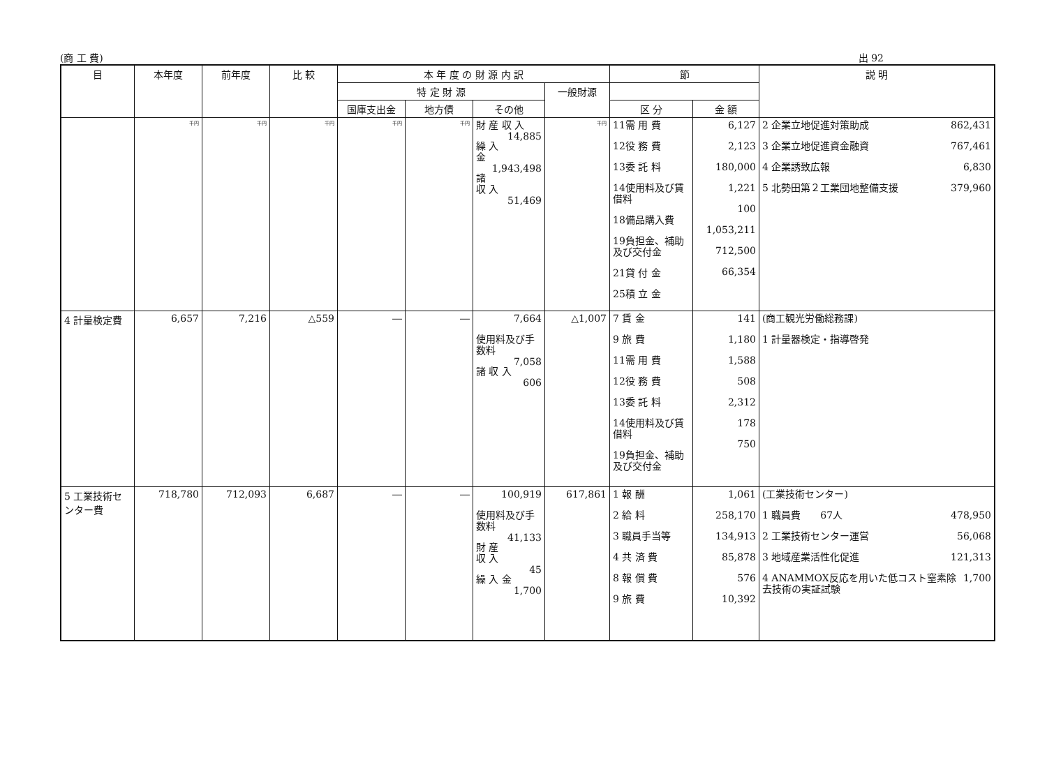(商 工 費) 出 92
| 目 | 本年度 | 前年度 | 比 較 | 本 年 度 の 財 源 内 訳 | | | | 節 | | 説 明 |
| --- | --- | --- | --- | --- | --- | --- | --- | --- | --- | --- |
| | | | | 特 定 財 源 | | | 一般財源 | | | |
| | | | | 国庫支出金 | 地方債 | その他 | | 区 分 | 金 額 | |
| | 千円 | 千円 | 千円 | 千円 | 千円 | 財 産 収 入 14,885 繰 入 金 1,943,498 諸 収 入 51,469 | 千円 | 11需 用 費 12役 務 費 13委 託 料 14使用料及び賃借料 18備品購入費 19負担金、補助及び交付金 21貸 付 金 25積 立 金 | 6,127 2,123 180,000 1,221 100 1,053,211 712,500 66,354 | 2 企業立地促進対策助成 862,431 3 企業立地促進資金融資 767,461 4 企業誘致広報 6,830 5 北勢田第２工業団地整備支援 379,960 |
| 4 計量検定費 | 6,657 | 7,216 | △559 | ― | ― | 7,664 使用料及び手数料 7,058 諸 収 入 606 | △1,007 | 7 賃 金 9 旅 費 11需 用 費 12役 務 費 13委 託 料 14使用料及び賃借料 19負担金、補助及び交付金 | 141 1,180 1,588 508 2,312 178 750 | (商工観光労働総務課) 1 計量器検定・指導啓発 |
| 5 工業技術センター費 | 718,780 | 712,093 | 6,687 | ― | ― | 100,919 使用料及び手数料 41,133 財 産 収 入 45 繰 入 金 1,700 | 617,861 | 1 報 酬 2 給 料 3 職員手当等 4 共 済 費 8 報 償 費 9 旅 費 | 1,061 258,170 134,913 85,878 576 10,392 | (工業技術センター) 1 職員費 67人 478,950 2 工業技術センター運営 56,068 3 地域産業活性化促進 121,313 4 ANAMMOX反応を用いた低コスト窒素除去技術の実証試験 1,700 |